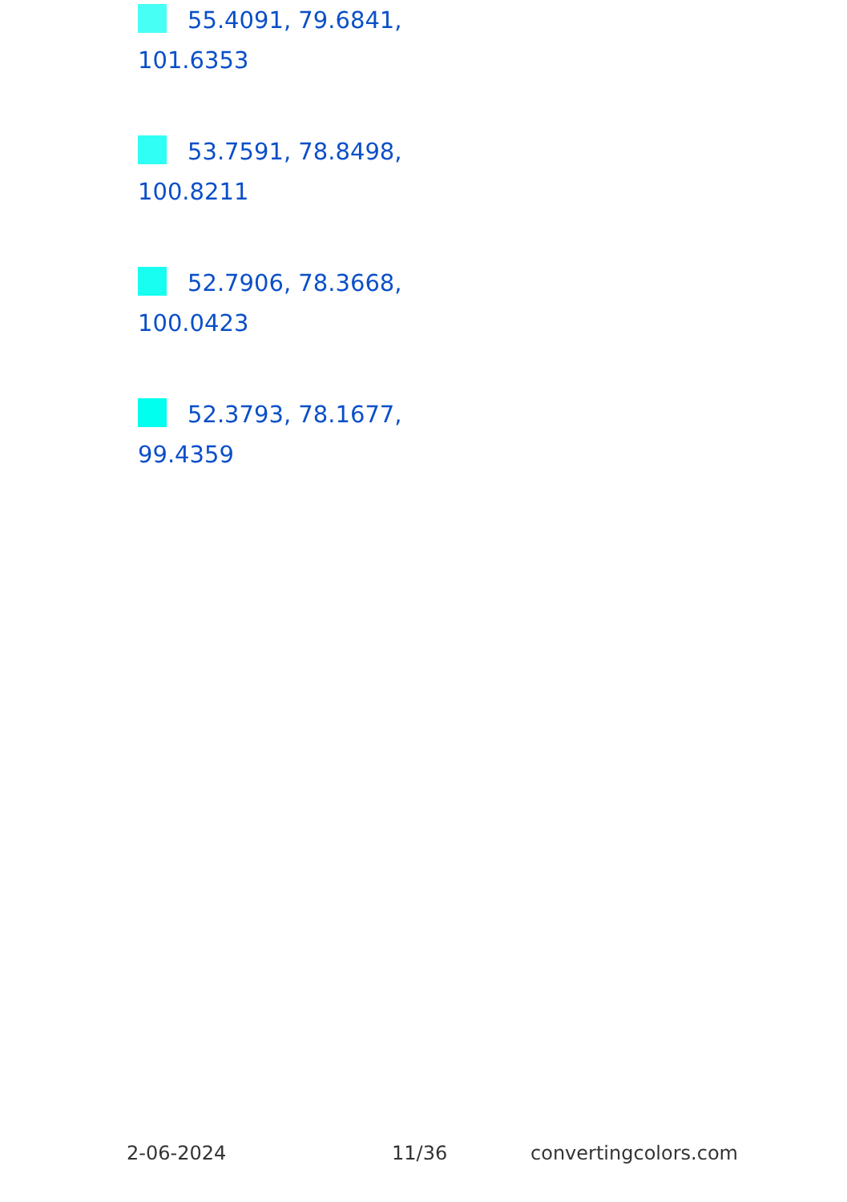55.4091, 79.6841, 101.6353
53.7591, 78.8498, 100.8211
52.7906, 78.3668, 100.0423
52.3793, 78.1677, 99.4359
2-06-2024 11/36 convertingcolors.com